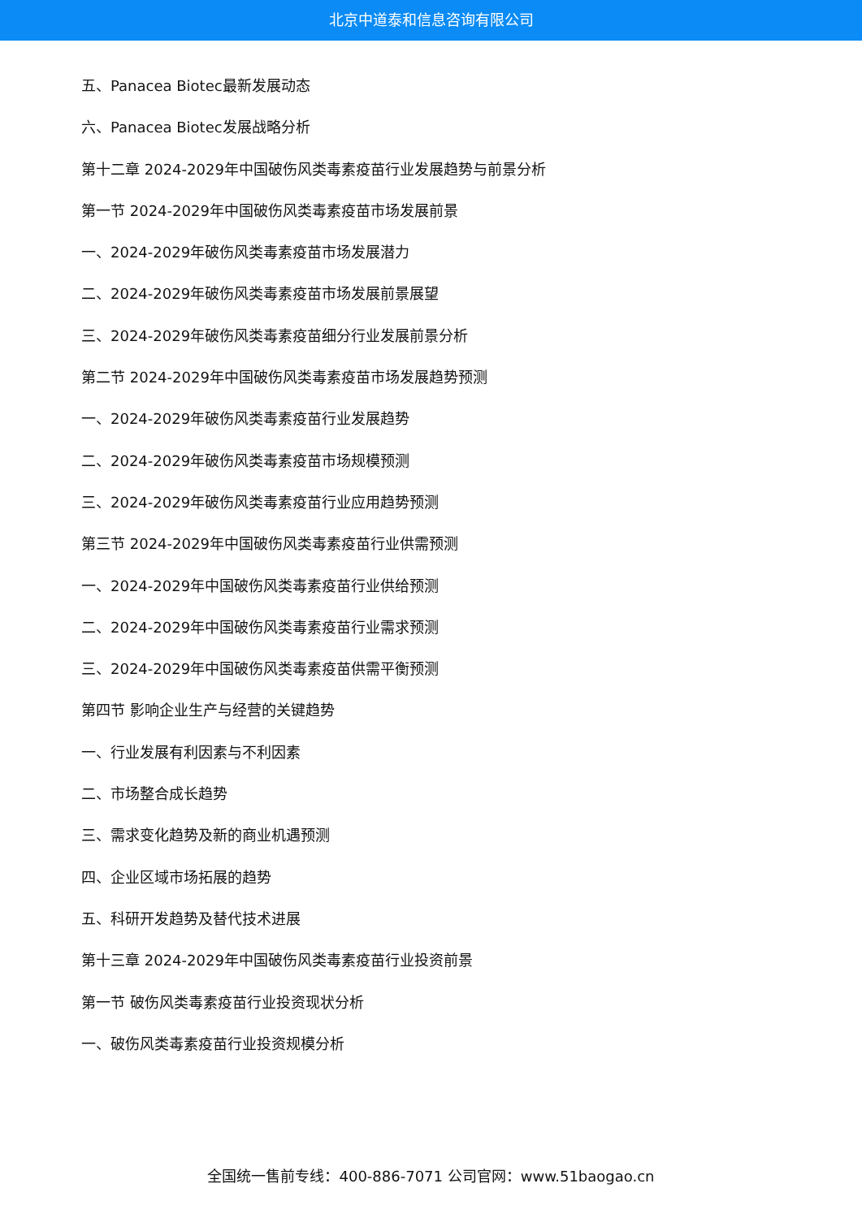北京中道泰和信息咨询有限公司
五、Panacea Biotec最新发展动态
六、Panacea Biotec发展战略分析
第十二章 2024-2029年中国破伤风类毒素疫苗行业发展趋势与前景分析
第一节 2024-2029年中国破伤风类毒素疫苗市场发展前景
一、2024-2029年破伤风类毒素疫苗市场发展潜力
二、2024-2029年破伤风类毒素疫苗市场发展前景展望
三、2024-2029年破伤风类毒素疫苗细分行业发展前景分析
第二节 2024-2029年中国破伤风类毒素疫苗市场发展趋势预测
一、2024-2029年破伤风类毒素疫苗行业发展趋势
二、2024-2029年破伤风类毒素疫苗市场规模预测
三、2024-2029年破伤风类毒素疫苗行业应用趋势预测
第三节 2024-2029年中国破伤风类毒素疫苗行业供需预测
一、2024-2029年中国破伤风类毒素疫苗行业供给预测
二、2024-2029年中国破伤风类毒素疫苗行业需求预测
三、2024-2029年中国破伤风类毒素疫苗供需平衡预测
第四节 影响企业生产与经营的关键趋势
一、行业发展有利因素与不利因素
二、市场整合成长趋势
三、需求变化趋势及新的商业机遇预测
四、企业区域市场拓展的趋势
五、科研开发趋势及替代技术进展
第十三章 2024-2029年中国破伤风类毒素疫苗行业投资前景
第一节 破伤风类毒素疫苗行业投资现状分析
一、破伤风类毒素疫苗行业投资规模分析
全国统一售前专线：400-886-7071 公司官网：www.51baogao.cn